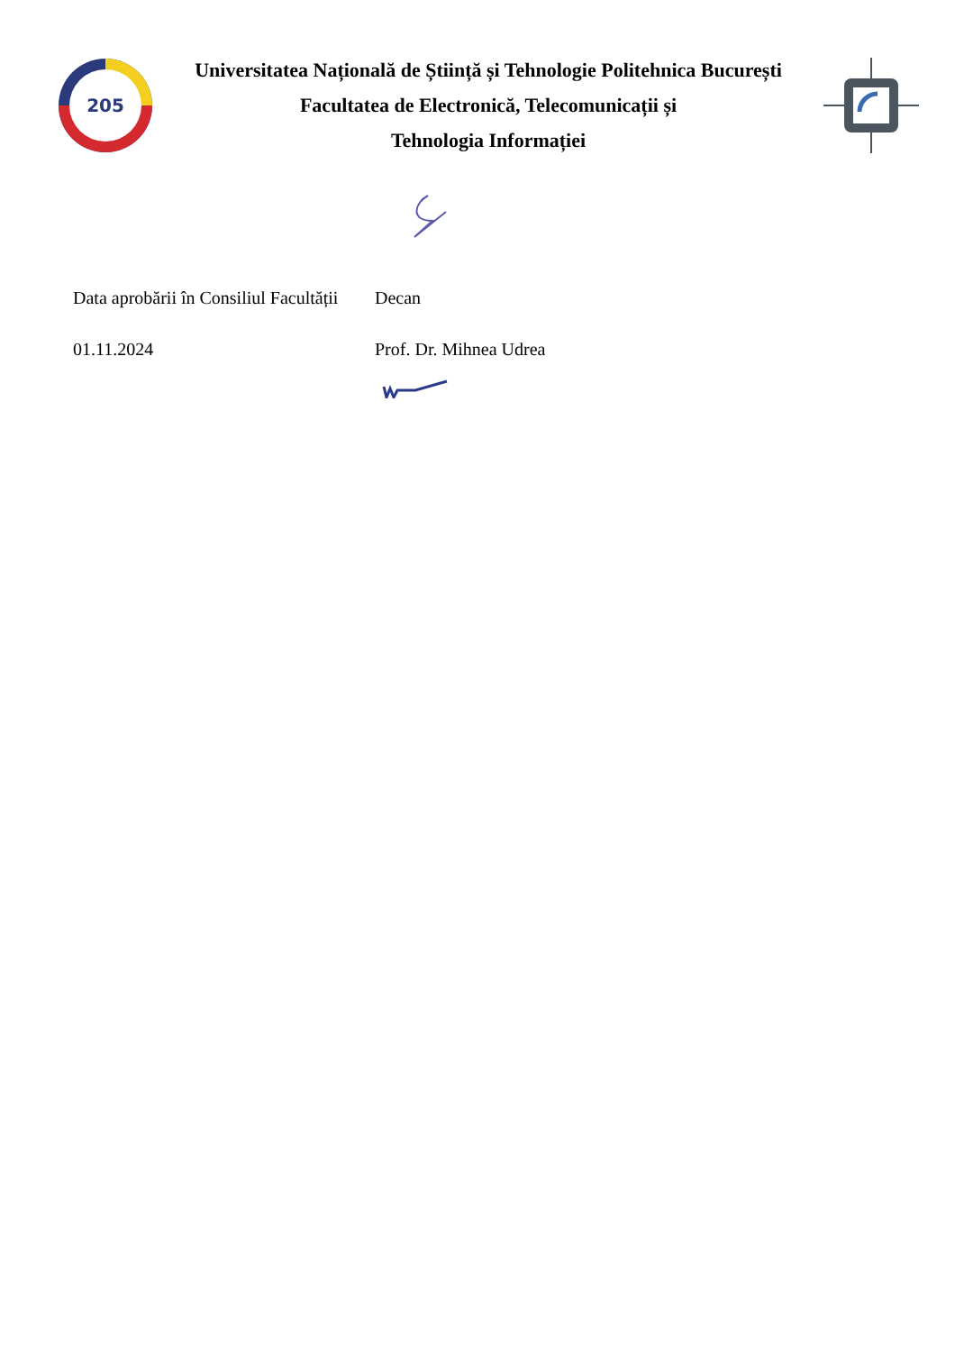205
Universitatea Națională de Știință și Tehnologie Politehnica București
Facultatea de Electronică, Telecomunicații și
Tehnologia Informației
Data aprobării în Consiliul Facultății
Decan
01.11.2024 Prof. Dr. Mihnea Udrea